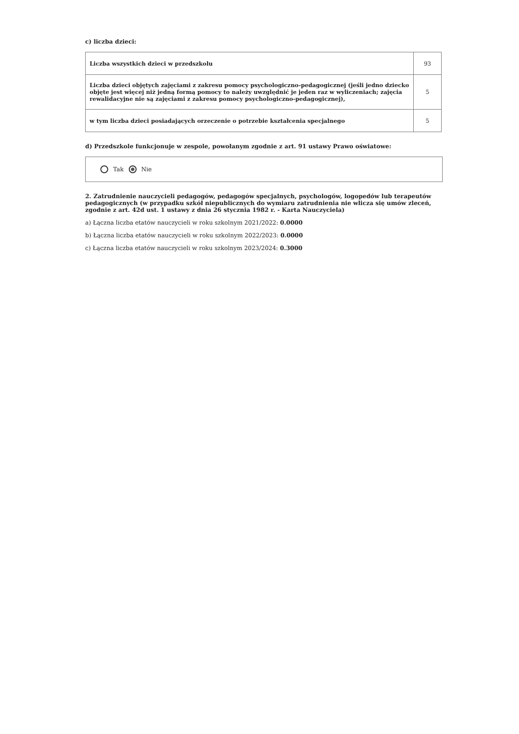c) liczba dzieci:
| Liczba wszystkich dzieci w przedszkolu | 93 |
| Liczba dzieci objętych zajęciami z zakresu pomocy psychologiczno-pedagogicznej (jeśli jedno dziecko objęte jest więcej niż jedną formą pomocy to należy uwzględnić je jeden raz w wyliczeniach; zajęcia rewalidacyjne nie są zajęciami z zakresu pomocy psychologiczno-pedagogicznej), | 5 |
| w tym liczba dzieci posiadających orzeczenie o potrzebie kształcenia specjalnego | 5 |
d) Przedszkole funkcjonuje w zespole, powołanym zgodnie z art. 91 ustawy Prawo oświatowe:
Tak Nie
2. Zatrudnienie nauczycieli pedagogów, pedagogów specjalnych, psychologów, logopedów lub terapeutów pedagogicznych (w przypadku szkół niepublicznych do wymiaru zatrudnienia nie wlicza się umów zleceń, zgodnie z art. 42d ust. 1 ustawy z dnia 26 stycznia 1982 r. - Karta Nauczyciela)
a) Łączna liczba etatów nauczycieli w roku szkolnym 2021/2022: 0.0000
b) Łączna liczba etatów nauczycieli w roku szkolnym 2022/2023: 0.0000
c) Łączna liczba etatów nauczycieli w roku szkolnym 2023/2024: 0.3000